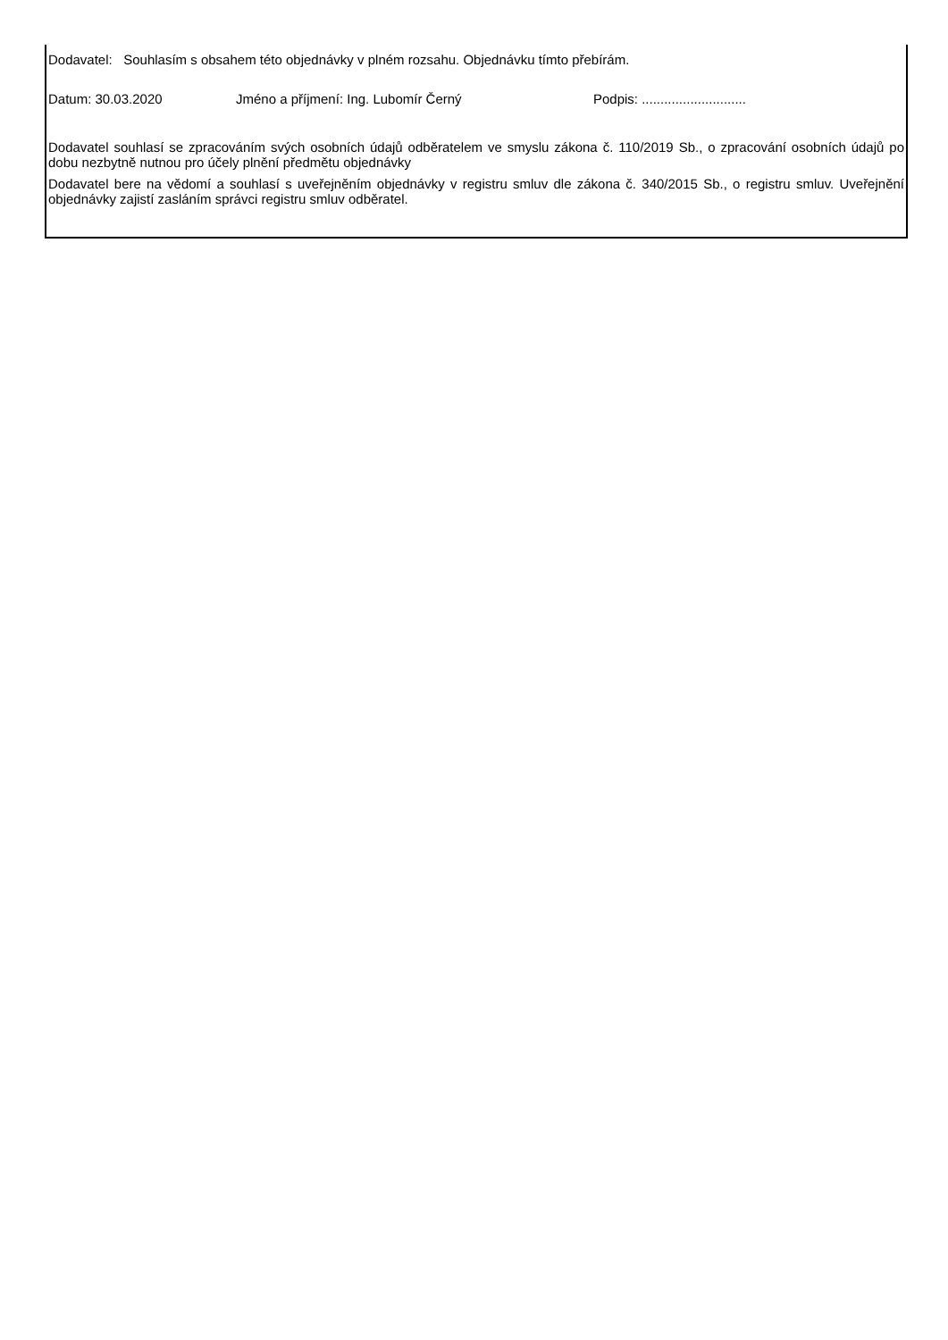Dodavatel: Souhlasím s obsahem této objednávky v plném rozsahu. Objednávku tímto přebírám.
Datum: 30.03.2020 Jméno a příjmení: Ing. Lubomír Černý Podpis: ............................
Dodavatel souhlasí se zpracováním svých osobních údajů odběratelem ve smyslu zákona č. 110/2019 Sb., o zpracování osobních údajů po dobu nezbytně nutnou pro účely plnění předmětu objednávky
Dodavatel bere na vědomí a souhlasí s uveřejněním objednávky v registru smluv dle zákona č. 340/2015 Sb., o registru smluv. Uveřejnění objednávky zajistí zasláním správci registru smluv odběratel.